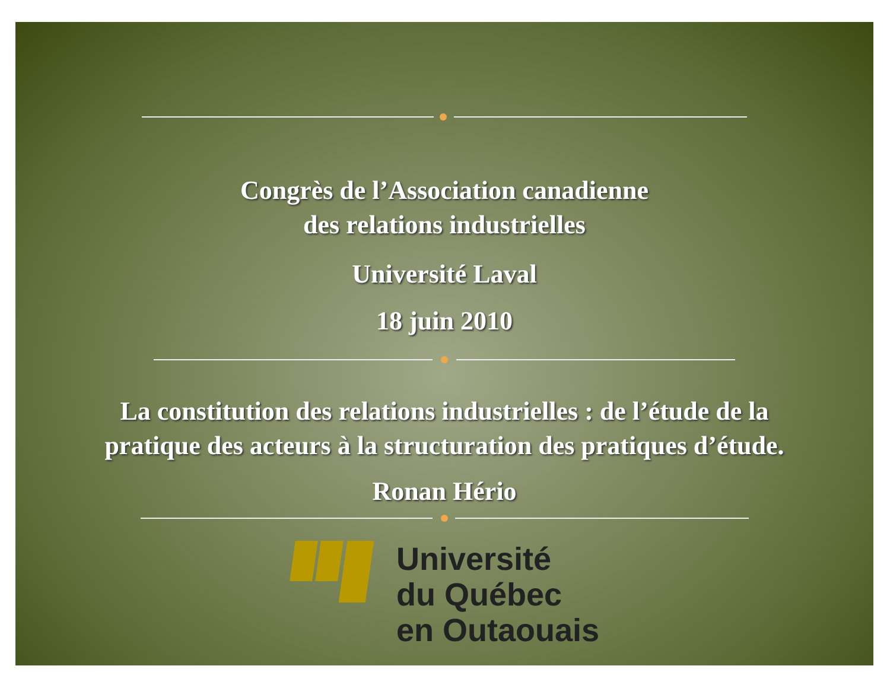Congrès de l’Association canadienne
des relations industrielles
Université Laval
18 juin 2010
La constitution des relations industrielles : de l’étude de la
pratique des acteurs à la structuration des pratiques d’étude.
Ronan Hério
Université
du Québec
en Outaouais